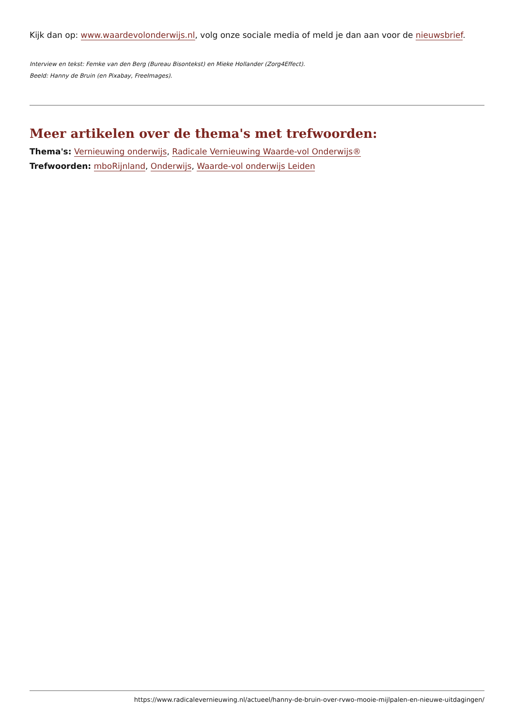Kijk dan op: www.waardevolonderwijs.nl, volg onze sociale media of meld je dan aan voor de nieuwsbrief.
Interview en tekst: Femke van den Berg (Bureau Bisontekst) en Mieke Hollander (Zorg4Effect).
Beeld: Hanny de Bruin (en Pixabay, FreeImages).
Meer artikelen over de thema's met trefwoorden:
Thema's: Vernieuwing onderwijs, Radicale Vernieuwing Waarde-vol Onderwijs®
Trefwoorden: mboRijnland, Onderwijs, Waarde-vol onderwijs Leiden
https://www.radicalevernieuwing.nl/actueel/hanny-de-bruin-over-rvwo-mooie-mijlpalen-en-nieuwe-uitdagingen/